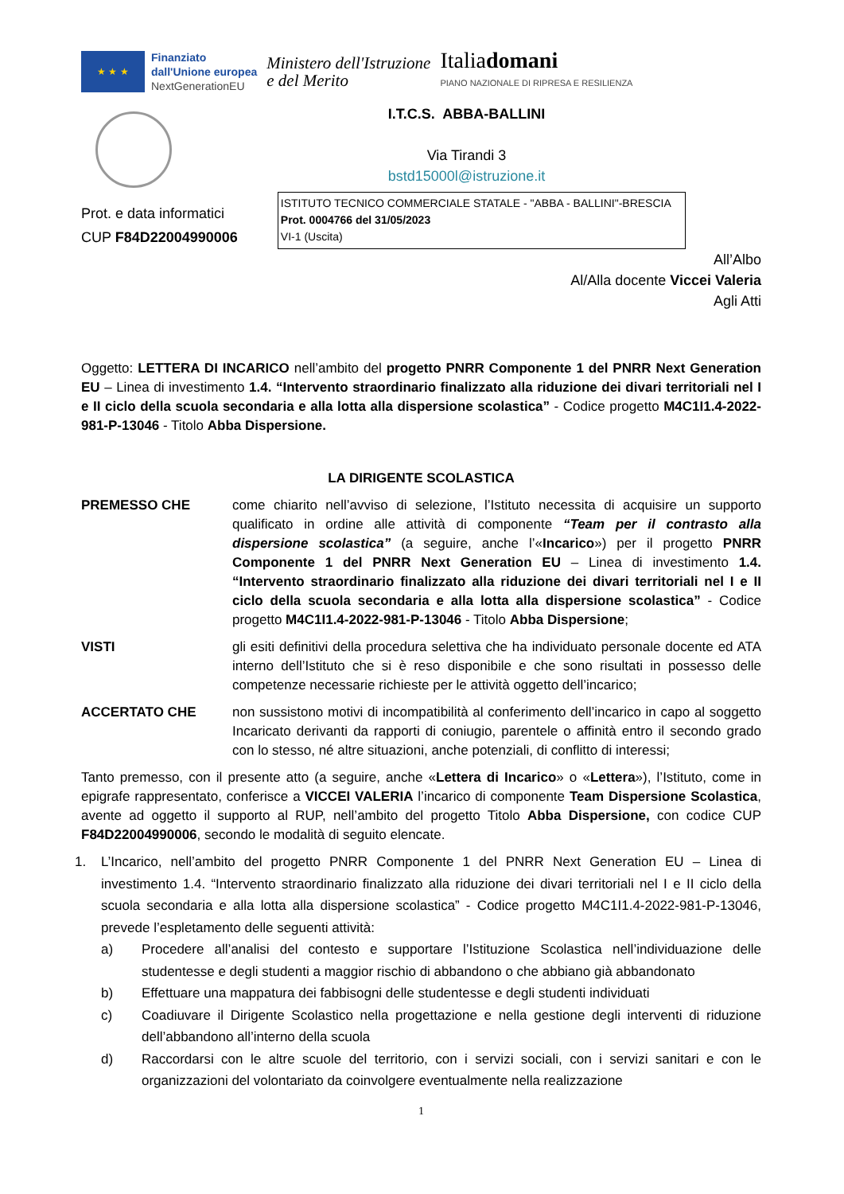★ ★ ★
Finanziato
dall'Unione europea
NextGenerationEU
Ministero dell'Istruzione
e del Merito
Italiadomani
PIANO NAZIONALE DI RIPRESA E RESILIENZA
I.T.C.S. ABBA-BALLINI
Via Tirandi 3
bstd15000l@istruzione.it
Prot. e data informatici
CUP F84D22004990006
ISTITUTO TECNICO COMMERCIALE STATALE - "ABBA - BALLINI"-BRESCIA
Prot. 0004766 del 31/05/2023
VI-1 (Uscita)
All’Albo
Al/Alla docente Viccei Valeria
Agli Atti
Oggetto: LETTERA DI INCARICO nell’ambito del progetto PNRR Componente 1 del PNRR Next Generation EU – Linea di investimento 1.4. “Intervento straordinario finalizzato alla riduzione dei divari territoriali nel I e II ciclo della scuola secondaria e alla lotta alla dispersione scolastica” - Codice progetto M4C1I1.4-2022-981-P-13046 - Titolo Abba Dispersione.
LA DIRIGENTE SCOLASTICA
PREMESSO CHE come chiarito nell’avviso di selezione, l’Istituto necessita di acquisire un supporto qualificato in ordine alle attività di componente “Team per il contrasto alla dispersione scolastica” (a seguire, anche l’«Incarico») per il progetto PNRR Componente 1 del PNRR Next Generation EU – Linea di investimento 1.4. “Intervento straordinario finalizzato alla riduzione dei divari territoriali nel I e II ciclo della scuola secondaria e alla lotta alla dispersione scolastica” - Codice progetto M4C1I1.4-2022-981-P-13046 - Titolo Abba Dispersione;
VISTI gli esiti definitivi della procedura selettiva che ha individuato personale docente ed ATA interno dell’Istituto che si è reso disponibile e che sono risultati in possesso delle competenze necessarie richieste per le attività oggetto dell’incarico;
ACCERTATO CHE non sussistono motivi di incompatibilità al conferimento dell’incarico in capo al soggetto Incaricato derivanti da rapporti di coniugio, parentele o affinità entro il secondo grado con lo stesso, né altre situazioni, anche potenziali, di conflitto di interessi;
Tanto premesso, con il presente atto (a seguire, anche «Lettera di Incarico» o «Lettera»), l’Istituto, come in epigrafe rappresentato, conferisce a VICCEI VALERIA l’incarico di componente Team Dispersione Scolastica, avente ad oggetto il supporto al RUP, nell’ambito del progetto Titolo Abba Dispersione, con codice CUP F84D22004990006, secondo le modalità di seguito elencate.
1. L’Incarico, nell’ambito del progetto PNRR Componente 1 del PNRR Next Generation EU – Linea di investimento 1.4. “Intervento straordinario finalizzato alla riduzione dei divari territoriali nel I e II ciclo della scuola secondaria e alla lotta alla dispersione scolastica” - Codice progetto M4C1I1.4-2022-981-P-13046, prevede l’espletamento delle seguenti attività:
a) Procedere all’analisi del contesto e supportare l’Istituzione Scolastica nell’individuazione delle studentesse e degli studenti a maggior rischio di abbandono o che abbiano già abbandonato
b) Effettuare una mappatura dei fabbisogni delle studentesse e degli studenti individuati
c) Coadiuvare il Dirigente Scolastico nella progettazione e nella gestione degli interventi di riduzione dell’abbandono all’interno della scuola
d) Raccordarsi con le altre scuole del territorio, con i servizi sociali, con i servizi sanitari e con le organizzazioni del volontariato da coinvolgere eventualmente nella realizzazione
1